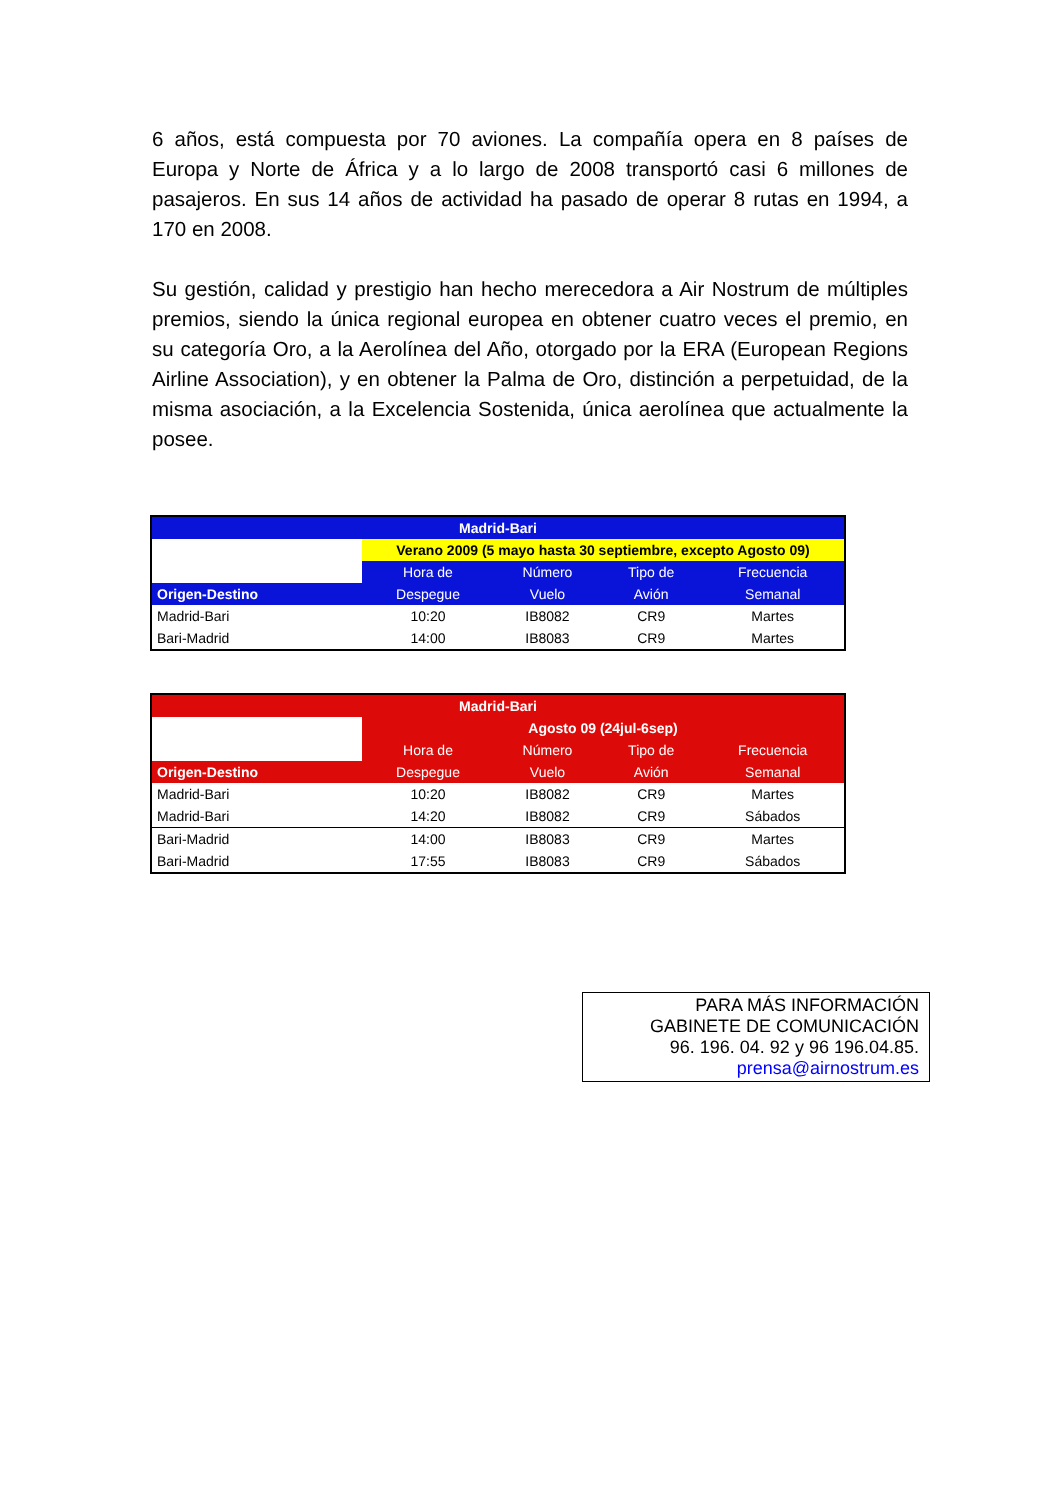6 años, está compuesta por 70 aviones. La compañía opera en 8 países de Europa y Norte de África y a lo largo de 2008 transportó casi 6 millones de pasajeros. En sus 14 años de actividad ha pasado de operar 8 rutas en 1994, a 170 en 2008.
Su gestión, calidad y prestigio han hecho merecedora a Air Nostrum de múltiples premios, siendo la única regional europea en obtener cuatro veces el premio, en su categoría Oro, a la Aerolínea del Año, otorgado por la ERA (European Regions Airline Association), y en obtener la Palma de Oro, distinción a perpetuidad, de la misma asociación, a la Excelencia Sostenida, única aerolínea que actualmente la posee.
| Madrid-Bari | | | | |
| | Verano 2009 (5 mayo hasta 30 septiembre, excepto Agosto 09) | | | |
| | Hora de | Número | Tipo de | Frecuencia |
| Origen-Destino | Despegue | Vuelo | Avión | Semanal |
| Madrid-Bari | 10:20 | IB8082 | CR9 | Martes |
| Bari-Madrid | 14:00 | IB8083 | CR9 | Martes |
| Madrid-Bari | | | | |
| | Agosto 09 (24jul-6sep) | | | |
| | Hora de | Número | Tipo de | Frecuencia |
| Origen-Destino | Despegue | Vuelo | Avión | Semanal |
| Madrid-Bari | 10:20 | IB8082 | CR9 | Martes |
| Madrid-Bari | 14:20 | IB8082 | CR9 | Sábados |
| Bari-Madrid | 14:00 | IB8083 | CR9 | Martes |
| Bari-Madrid | 17:55 | IB8083 | CR9 | Sábados |
PARA MÁS INFORMACIÓN
GABINETE DE COMUNICACIÓN
96. 196. 04. 92 y 96 196.04.85.
prensa@airnostrum.es